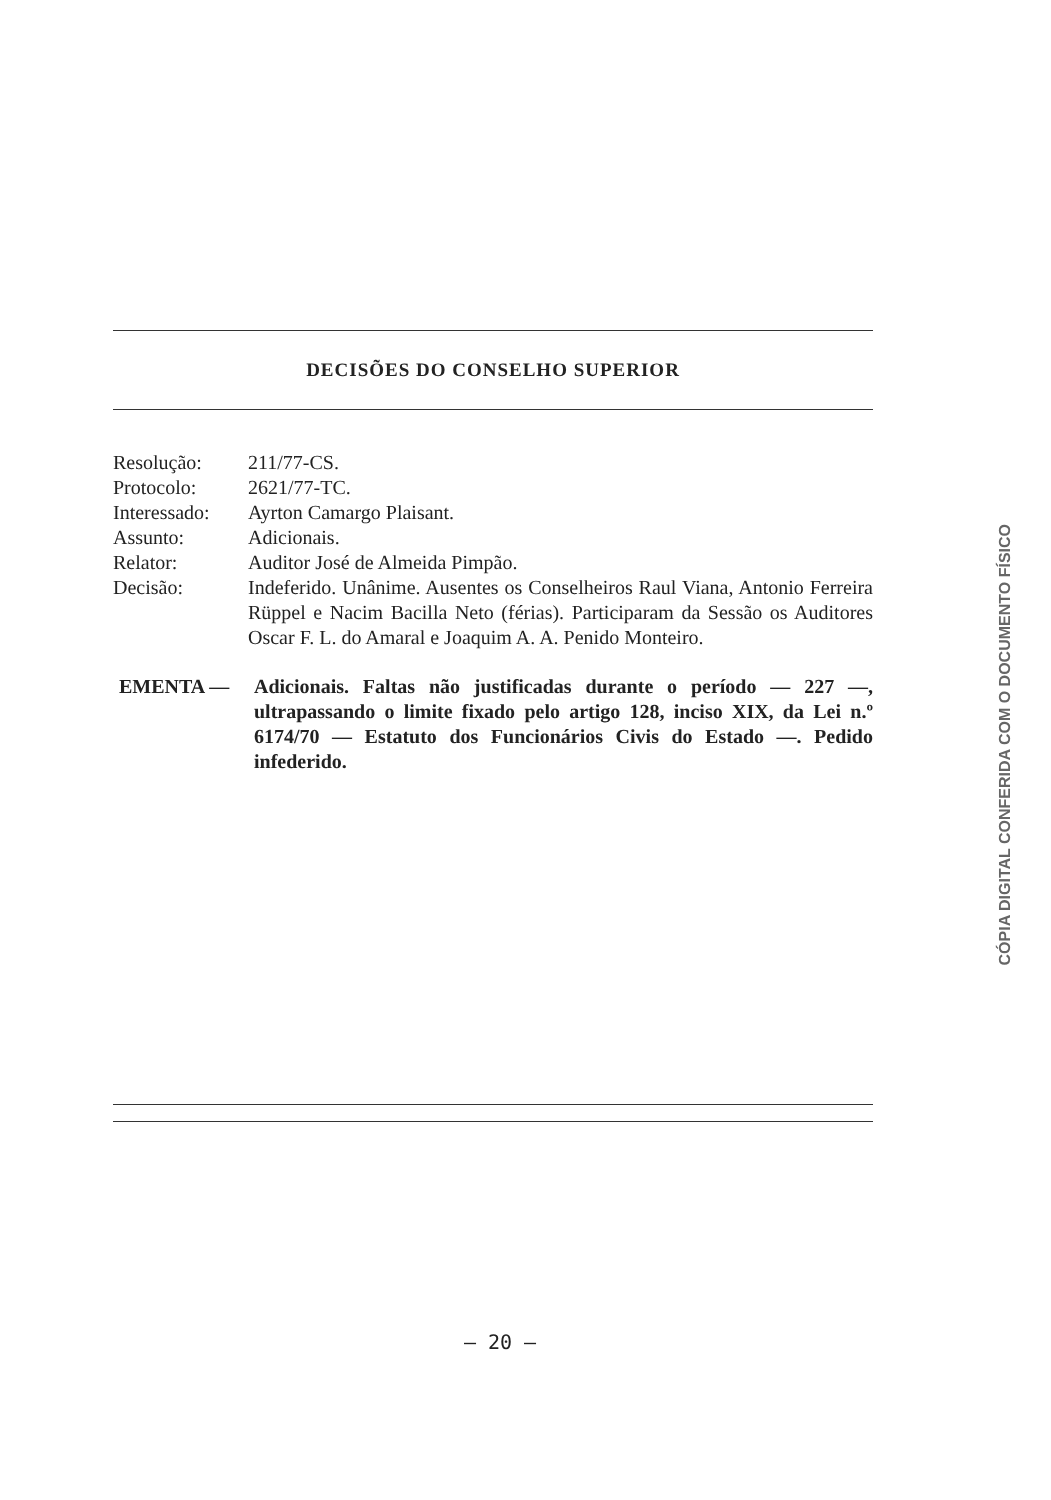DECISÕES DO CONSELHO SUPERIOR
| Resolução: | 211/77-CS. |
| Protocolo: | 2621/77-TC. |
| Interessado: | Ayrton Camargo Plaisant. |
| Assunto: | Adicionais. |
| Relator: | Auditor José de Almeida Pimpão. |
| Decisão: | Indeferido. Unânime. Ausentes os Conselheiros Raul Viana, Antonio Ferreira Rüppel e Nacim Bacilla Neto (férias). Participaram da Sessão os Auditores Oscar F. L. do Amaral e Joaquim A. A. Penido Monteiro. |
EMENTA — Adicionais. Faltas não justificadas durante o período — 227 —, ultrapassando o limite fixado pelo artigo 128, inciso XIX, da Lei n.º 6174/70 — Estatuto dos Funcionários Civis do Estado —. Pedido infederido.
— 20 —
CÓPIA DIGITAL CONFERIDA COM O DOCUMENTO FÍSICO